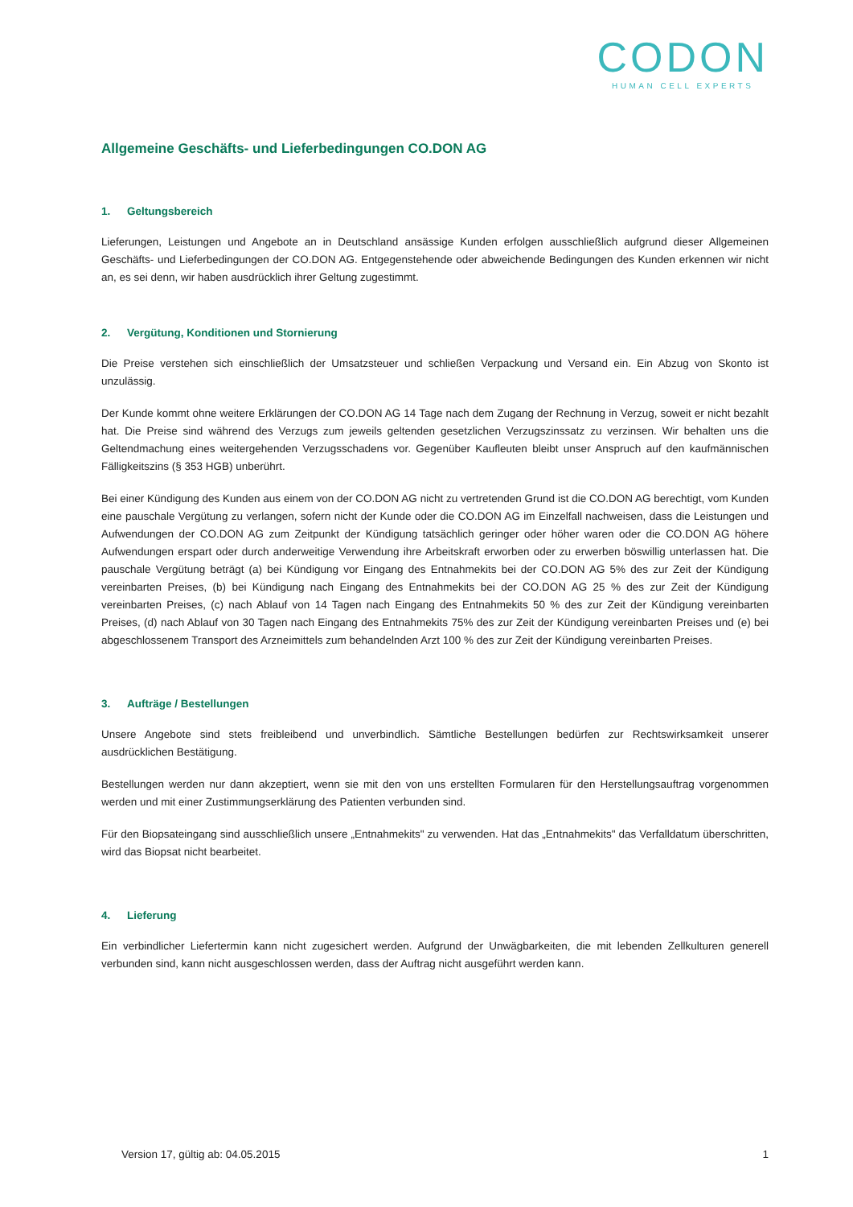CODON
HUMAN CELL EXPERTS
Allgemeine Geschäfts- und Lieferbedingungen CO.DON AG
1. Geltungsbereich
Lieferungen, Leistungen und Angebote an in Deutschland ansässige Kunden erfolgen ausschließlich aufgrund dieser Allgemeinen Geschäfts- und Lieferbedingungen der CO.DON AG. Entgegenstehende oder abweichende Bedingungen des Kunden erkennen wir nicht an, es sei denn, wir haben ausdrücklich ihrer Geltung zugestimmt.
2. Vergütung, Konditionen und Stornierung
Die Preise verstehen sich einschließlich der Umsatzsteuer und schließen Verpackung und Versand ein. Ein Abzug von Skonto ist unzulässig.
Der Kunde kommt ohne weitere Erklärungen der CO.DON AG 14 Tage nach dem Zugang der Rechnung in Verzug, soweit er nicht bezahlt hat. Die Preise sind während des Verzugs zum jeweils geltenden gesetzlichen Verzugszinssatz zu verzinsen. Wir behalten uns die Geltendmachung eines weitergehenden Verzugsschadens vor. Gegenüber Kaufleuten bleibt unser Anspruch auf den kaufmännischen Fälligkeitszins (§ 353 HGB) unberührt.
Bei einer Kündigung des Kunden aus einem von der CO.DON AG nicht zu vertretenden Grund ist die CO.DON AG berechtigt, vom Kunden eine pauschale Vergütung zu verlangen, sofern nicht der Kunde oder die CO.DON AG im Einzelfall nachweisen, dass die Leistungen und Aufwendungen der CO.DON AG zum Zeitpunkt der Kündigung tatsächlich geringer oder höher waren oder die CO.DON AG höhere Aufwendungen erspart oder durch anderweitige Verwendung ihre Arbeitskraft erworben oder zu erwerben böswillig unterlassen hat. Die pauschale Vergütung beträgt (a) bei Kündigung vor Eingang des Entnahmekits bei der CO.DON AG 5% des zur Zeit der Kündigung vereinbarten Preises, (b) bei Kündigung nach Eingang des Entnahmekits bei der CO.DON AG 25 % des zur Zeit der Kündigung vereinbarten Preises, (c) nach Ablauf von 14 Tagen nach Eingang des Entnahmekits 50 % des zur Zeit der Kündigung vereinbarten Preises, (d) nach Ablauf von 30 Tagen nach Eingang des Entnahmekits 75% des zur Zeit der Kündigung vereinbarten Preises und (e) bei abgeschlossenem Transport des Arzneimittels zum behandelnden Arzt 100 % des zur Zeit der Kündigung vereinbarten Preises.
3. Aufträge / Bestellungen
Unsere Angebote sind stets freibleibend und unverbindlich. Sämtliche Bestellungen bedürfen zur Rechtswirksamkeit unserer ausdrücklichen Bestätigung.
Bestellungen werden nur dann akzeptiert, wenn sie mit den von uns erstellten Formularen für den Herstellungsauftrag vorgenommen werden und mit einer Zustimmungserklärung des Patienten verbunden sind.
Für den Biopsateingang sind ausschließlich unsere „Entnahmekits" zu verwenden. Hat das „Entnahmekits" das Verfalldatum überschritten, wird das Biopsat nicht bearbeitet.
4. Lieferung
Ein verbindlicher Liefertermin kann nicht zugesichert werden. Aufgrund der Unwägbarkeiten, die mit lebenden Zellkulturen generell verbunden sind, kann nicht ausgeschlossen werden, dass der Auftrag nicht ausgeführt werden kann.
Version 17, gültig ab: 04.05.2015 1